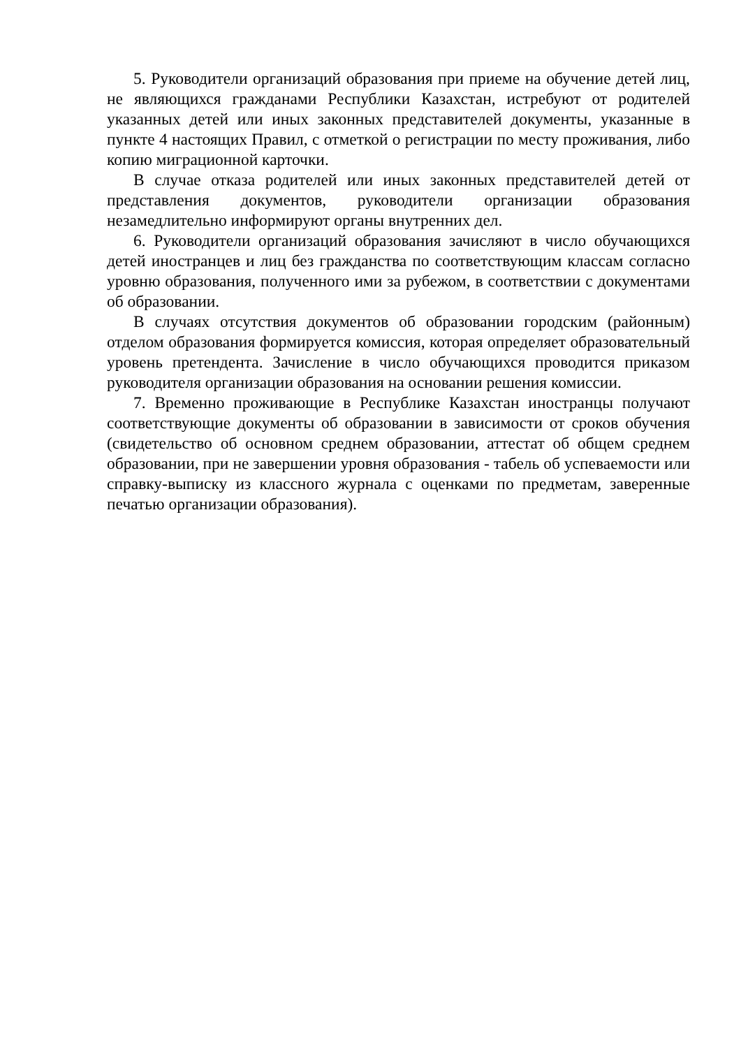5. Руководители организаций образования при приеме на обучение детей лиц, не являющихся гражданами Республики Казахстан, истребуют от родителей указанных детей или иных законных представителей документы, указанные в пункте 4 настоящих Правил, с отметкой о регистрации по месту проживания, либо копию миграционной карточки.
В случае отказа родителей или иных законных представителей детей от представления документов, руководители организации образования незамедлительно информируют органы внутренних дел.
6. Руководители организаций образования зачисляют в число обучающихся детей иностранцев и лиц без гражданства по соответствующим классам согласно уровню образования, полученного ими за рубежом, в соответствии с документами об образовании.
В случаях отсутствия документов об образовании городским (районным) отделом образования формируется комиссия, которая определяет образовательный уровень претендента. Зачисление в число обучающихся проводится приказом руководителя организации образования на основании решения комиссии.
7. Временно проживающие в Республике Казахстан иностранцы получают соответствующие документы об образовании в зависимости от сроков обучения (свидетельство об основном среднем образовании, аттестат об общем среднем образовании, при не завершении уровня образования - табель об успеваемости или справку-выписку из классного журнала с оценками по предметам, заверенные печатью организации образования).